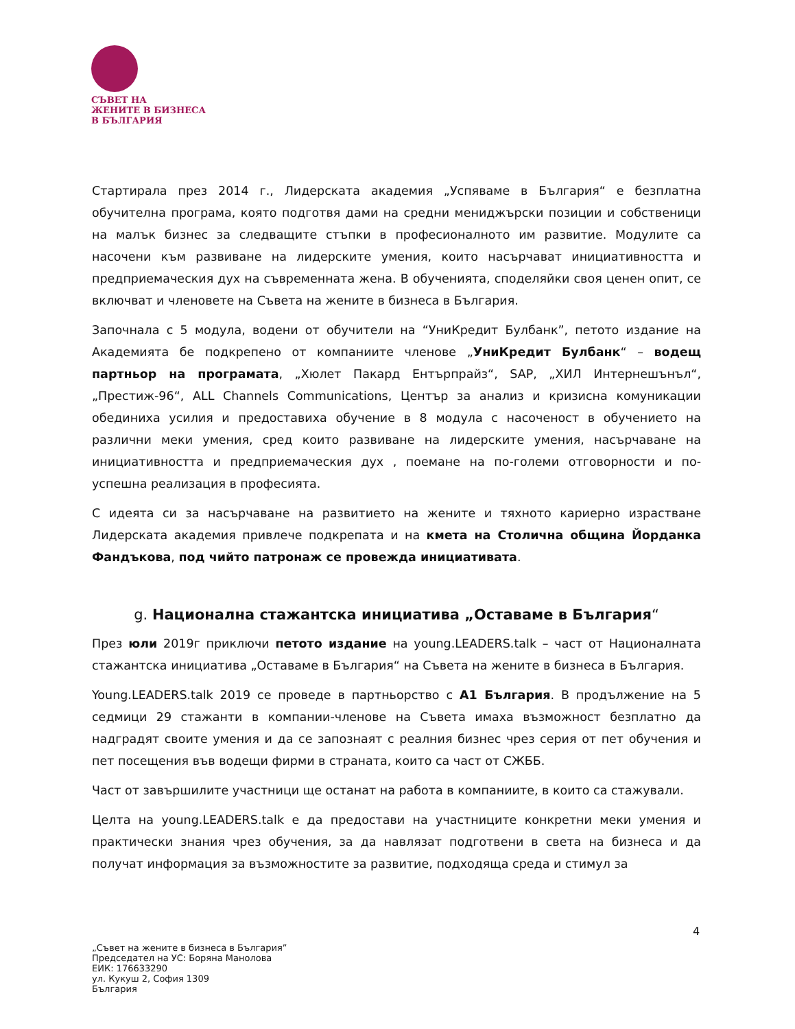СЪВЕТ НА
ЖЕНИТЕ В БИЗНЕСА
В БЪЛГАРИЯ
Стартирала през 2014 г., Лидерската академия „Успяваме в България“ е безплатна обучителна програма, която подготвя дами на средни мениджърски позиции и собственици на малък бизнес за следващите стъпки в професионалното им развитие. Модулите са насочени към развиване на лидерските умения, които насърчават инициативността и предприемаческия дух на съвременната жена. В обученията, споделяйки своя ценен опит, се включват и членовете на Съвета на жените в бизнеса в България.
Започнала с 5 модула, водени от обучители на “УниКредит Булбанк”, петото издание на Академията бе подкрепено от компаниите членове „УниКредит Булбанк“ – водещ партньор на програмата, „Хюлет Пакард Ентърпрайз“, SAP, „ХИЛ Интернешънъл“, „Престиж-96“, ALL Channels Communications, Център за анализ и кризисна комуникации обединиха усилия и предоставиха обучение в 8 модула с насоченост в обучението на различни меки умения, сред които развиване на лидерските умения, насърчаване на инициативността и предприемаческия дух , поемане на по-големи отговорности и по-успешна реализация в професията.
С идеята си за насърчаване на развитието на жените и тяхното кариерно израстване Лидерската академия привлече подкрепата и на кмета на Столична община Йорданка Фандъкова, под чийто патронаж се провежда инициативата.
g. Национална стажантска инициатива „Оставаме в България“
През юли 2019г приключи петото издание на young.LEADERS.talk – част от Националната стажантска инициатива „Оставаме в България“ на Съвета на жените в бизнеса в България.
Young.LEADERS.talk 2019 се проведе в партньорство с А1 България. В продължение на 5 седмици 29 стажанти в компании-членове на Съвета имаха възможност безплатно да надградят своите умения и да се запознаят с реалния бизнес чрез серия от пет обучения и пет посещения във водещи фирми в страната, които са част от СЖББ.
Част от завършилите участници ще останат на работа в компаниите, в които са стажували.
Целта на young.LEADERS.talk е да предостави на участниците конкретни меки умения и практически знания чрез обучения, за да навлязат подготвени в света на бизнеса и да получат информация за възможностите за развитие, подходяща среда и стимул за
4
„Съвет на жените в бизнеса в България”
Председател на УС: Боряна Манолова
ЕИК: 176633290
ул. Кукуш 2, София 1309
България